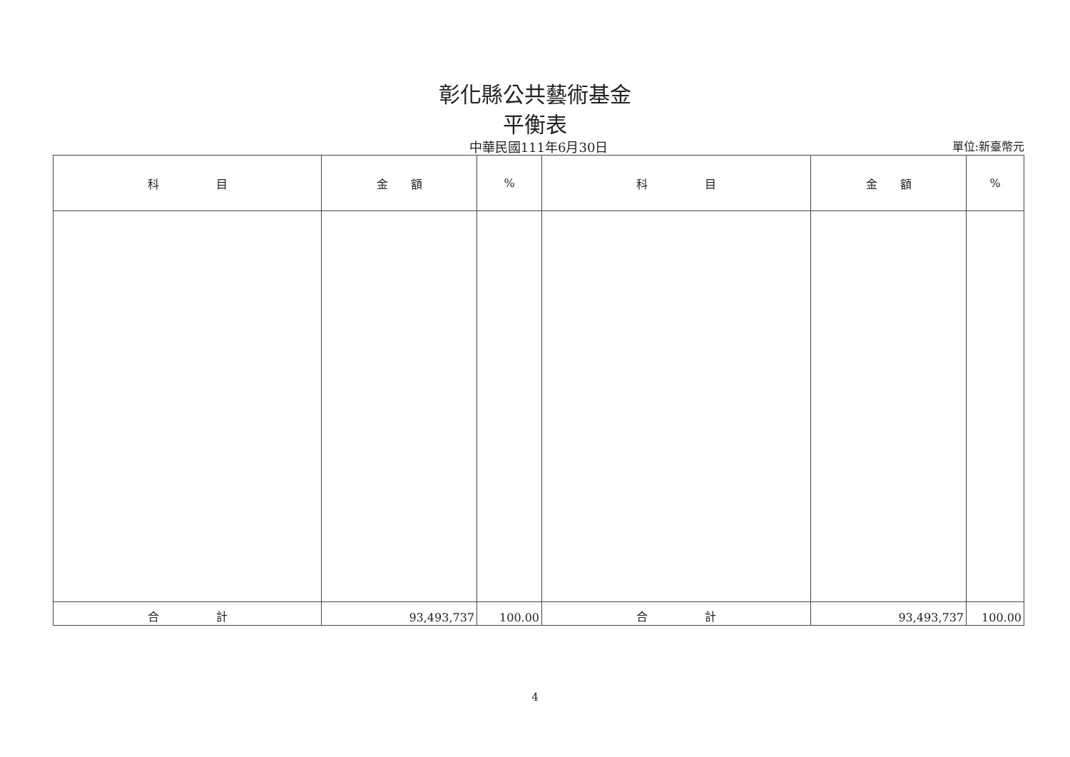彰化縣公共藝術基金
平衡表
中華民國111年6月30日
單位:新臺幣元
| 科 目 | 金 額 | % | 科 目 | 金 額 | % |
| --- | --- | --- | --- | --- | --- |
| 合 計 | 93,493,737 | 100.00 | 合 計 | 93,493,737 | 100.00 |
4